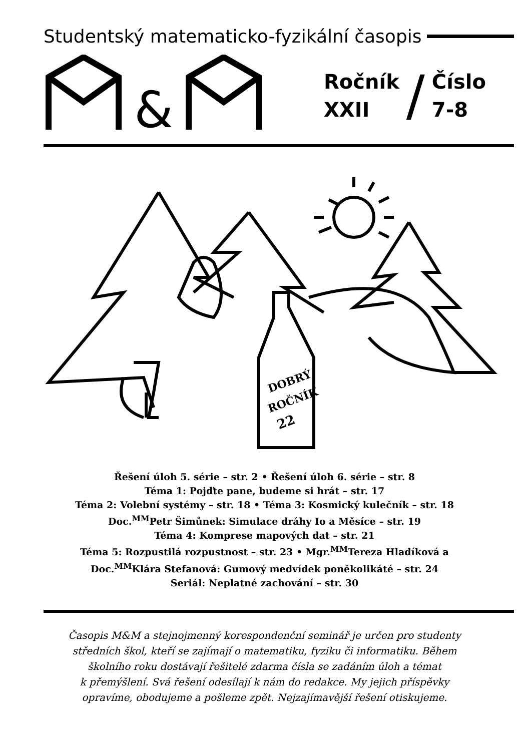Studentský matematicko-fyzikální časopis
&
Ročník
XXII
/
Číslo
7-8
DOBRÝ
ROČNÍK
22
Řešení úloh 5. série – str. 2 • Řešení úloh 6. série – str. 8
Téma 1: Pojďte pane, budeme si hrát – str. 17
Téma 2: Volební systémy – str. 18 • Téma 3: Kosmický kulečník – str. 18
Doc.<sup>MM</sup>Petr Šimůnek: Simulace dráhy Io a Měsíce – str. 19
Téma 4: Komprese mapových dat – str. 21
Téma 5: Rozpustilá rozpustnost – str. 23 • Mgr.<sup>MM</sup>Tereza Hladíková a
Doc.<sup>MM</sup>Klára Stefanová: Gumový medvídek poněkolikáté – str. 24
Seriál: Neplatné zachování – str. 30
Časopis M&M a stejnojmenný korespondenční seminář je určen pro studenty
středních škol, kteří se zajímají o matematiku, fyziku či informatiku. Během
školního roku dostávají řešitelé zdarma čísla se zadáním úloh a témat
k přemýšlení. Svá řešení odesílají k nám do redakce. My jejich příspěvky
opravíme, obodujeme a pošleme zpět. Nejzajímavější řešení otiskujeme.